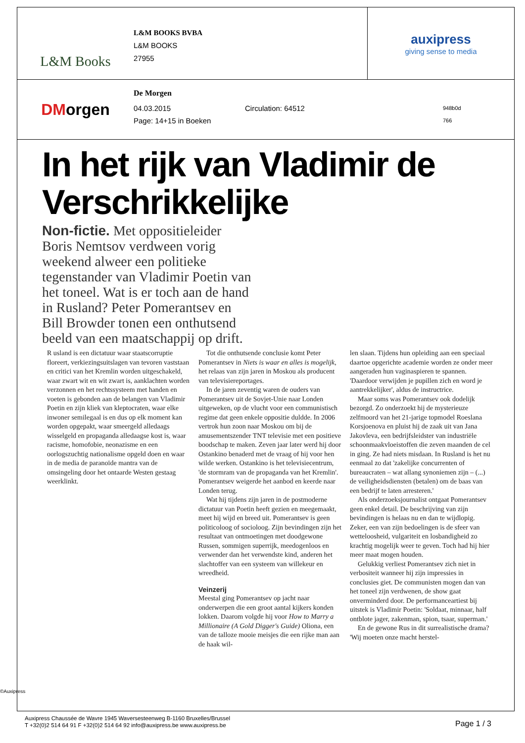L&M Books
L&M BOOKS BVBA
L&M BOOKS
27955
auxipress
giving sense to media
DM orgen
De Morgen
04.03.2015
Page: 14+15 in Boeken Circulation: 64512 948b0d
766
In het rijk van Vladimir de Verschrikkelijke
Non-fictie. Met oppositieleider Boris Nemtsov verdween vorig weekend alweer een politieke tegenstander van Vladimir Poetin van het toneel. Wat is er toch aan de hand in Rusland? Peter Pomerantsev en Bill Browder tonen een onthutsend beeld van een maatschappij op drift.
R usland is een dictatuur waar staatscorruptie floreert, verkiezingsuitslagen van tevoren vaststaan en critici van het Kremlin worden uitgeschakeld, waar zwart wit en wit zwart is, aanklachten worden verzonnen en het rechtssysteem met handen en voeten is gebonden aan de belangen van Vladimir Poetin en zijn kliek van kleptocraten, waar elke inwoner semilegaal is en dus op elk moment kan worden opgepakt, waar smeergeld alledaags wisselgeld en propaganda alledaagse kost is, waar racisme, homofobie, neonazisme en een oorlogszuchtig nationalisme opgeld doen en waar in de media de paranoïde mantra van de omsingeling door het ontaarde Westen gestaag weerklinkt.
Tot die onthutsende conclusie komt Peter Pomerantsev in Niets is waar en alles is mogelijk, het relaas van zijn jaren in Moskou als producent van televisiereportages.
In de jaren zeventig waren de ouders van Pomerantsev uit de Sovjet-Unie naar Londen uitgeweken, op de vlucht voor een communistisch regime dat geen enkele oppositie duldde. In 2006 vertrok hun zoon naar Moskou om bij de amusementszender TNT televisie met een positieve boodschap te maken. Zeven jaar later werd hij door Ostankino benaderd met de vraag of hij voor hen wilde werken. Ostankino is het televisiecentrum, 'de stormram van de propaganda van het Kremlin'. Pomerantsev weigerde het aanbod en keerde naar Londen terug.
Wat hij tijdens zijn jaren in de postmoderne dictatuur van Poetin heeft gezien en meegemaakt, meet hij wijd en breed uit. Pomerantsev is geen politicoloog of socioloog. Zijn bevindingen zijn het resultaat van ontmoetingen met doodgewone Russen, sommigen superrijk, meedogenloos en verwender dan het verwendste kind, anderen het slachtoffer van een systeem van willekeur en wreedheid.
Veinzerij
Meestal ging Pomerantsev op jacht naar onderwerpen die een groot aantal kijkers konden lokken. Daarom volgde hij voor How to Marry a Millionaire (A Gold Digger's Guide) Oliona, een van de talloze mooie meisjes die een rijke man aan de haak wil-
len slaan. Tijdens hun opleiding aan een speciaal daartoe opgerichte academie worden ze onder meer aangeraden hun vaginaspieren te spannen. 'Daardoor verwijden je pupillen zich en word je aantrekkelijker', aldus de instructrice.
Maar soms was Pomerantsev ook dodelijk bezorgd. Zo onderzoekt hij de mysterieuze zelfmoord van het 21-jarige topmodel Roeslana Korsjoenova en pluist hij de zaak uit van Jana Jakovleva, een bedrijfsleidster van industriële schoonmaakvloeistoffen die zeven maanden de cel in ging. Ze had niets misdaan. In Rusland is het nu eenmaal zo dat 'zakelijke concurrenten of bureaucraten – wat allang synoniemen zijn – (...) de veiligheidsdiensten (betalen) om de baas van een bedrijf te laten arresteren.'
Als onderzoeksjournalist ontgaat Pomerantsev geen enkel detail. De beschrijving van zijn bevindingen is helaas nu en dan te wijdlopig. Zeker, een van zijn bedoelingen is de sfeer van wetteloosheid, vulgariteit en losbandigheid zo krachtig mogelijk weer te geven. Toch had hij hier meer maat mogen houden.
Gelukkig verliest Pomerantsev zich niet in verbositeit wanneer hij zijn impressies in conclusies giet. De communisten mogen dan van het toneel zijn verdwenen, de show gaat onverminderd door. De performanceartiest bij uitstek is Vladimir Poetin: 'Soldaat, minnaar, half ontblote jager, zakenman, spion, tsaar, superman.'
En de gewone Rus in dit surrealistische drama? 'Wij moeten onze macht herstel-
©Auxipress
Auxipress Chaussée de Wavre 1945 Waversesteenweg B-1160 Bruxelles/Brussel
T +32(0)2 514 64 91 F +32(0)2 514 64 92 info@auxipress.be www.auxipress.be
Page 1 / 3